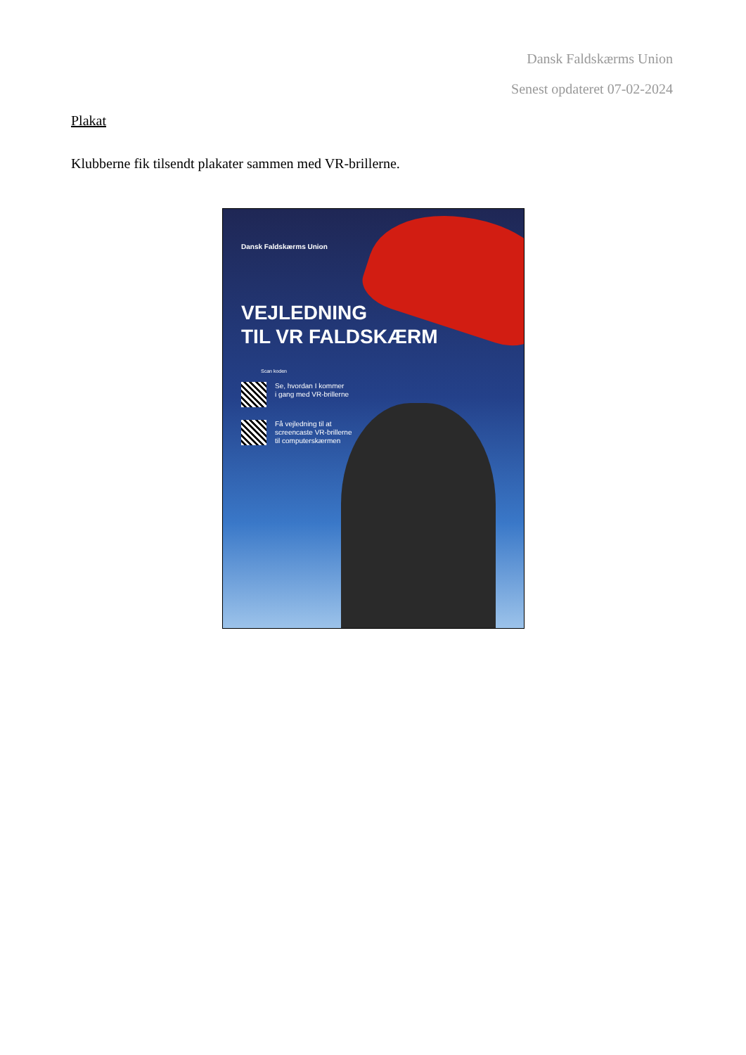Dansk Faldskærms Union
Senest opdateret 07-02-2024
Plakat
Klubberne fik tilsendt plakater sammen med VR-brillerne.
Dansk Faldskærms Union
VEJLEDNING
TIL VR FALDSKÆRM
Scan koden
Se, hvordan I kommer
i gang med VR-brillerne
Få vejledning til at
screencaste VR-brillerne
til computerskærmen